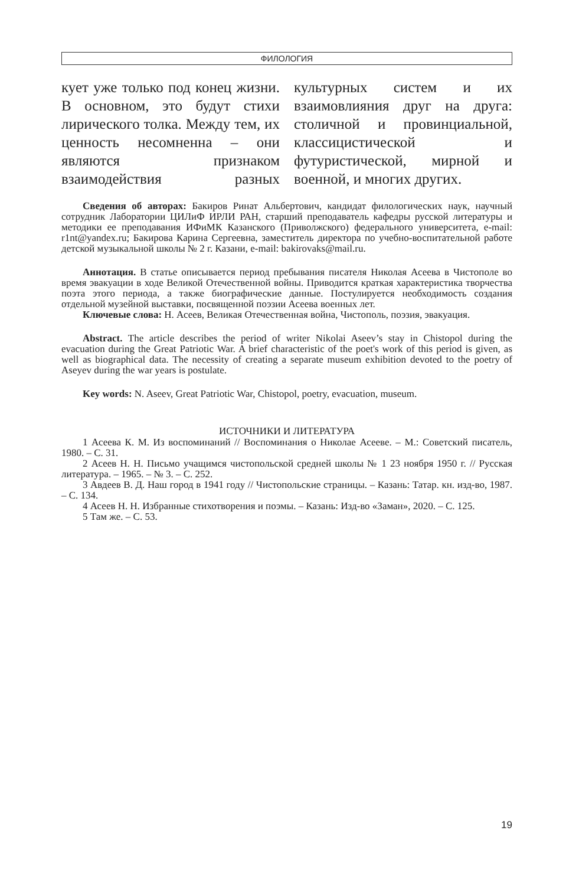ФИЛОЛОГИЯ
кует уже только под конец жизни. В основном, это будут стихи лирического толка. Между тем, их ценность несомненна – они являются признаком взаимодействия разных культурных систем и их взаимовлияния друг на друга: столичной и провинциальной, классицистической и футуристической, мирной и военной, и многих других.
Сведения об авторах: Бакиров Ринат Альбертович, кандидат филологических наук, научный сотрудник Лаборатории ЦИЛиФ ИРЛИ РАН, старший преподаватель кафедры русской литературы и методики ее преподавания ИФиМК Казанского (Приволжского) федерального университета, e-mail: r1nt@yandex.ru; Бакирова Карина Сергеевна, заместитель директора по учебно-воспитательной работе детской музыкальной школы № 2 г. Казани, e-mail: bakirovaks@mail.ru.
Аннотация. В статье описывается период пребывания писателя Николая Асеева в Чистополе во время эвакуации в ходе Великой Отечественной войны. Приводится краткая характеристика творчества поэта этого периода, а также биографические данные. Постулируется необходимость создания отдельной музейной выставки, посвященной поэзии Асеева военных лет.
Ключевые слова: Н. Асеев, Великая Отечественная война, Чистополь, поэзия, эвакуация.
Abstract. The article describes the period of writer Nikolai Aseev’s stay in Chistopol during the evacuation during the Great Patriotic War. A brief characteristic of the poet's work of this period is given, as well as biographical data. The necessity of creating a separate museum exhibition devoted to the poetry of Aseyev during the war years is postulate.
Key words: N. Aseev, Great Patriotic War, Chistopol, poetry, evacuation, museum.
ИСТОЧНИКИ И ЛИТЕРАТУРА
1 Асеева К. М. Из воспоминаний // Воспоминания о Николае Асееве. – М.: Советский писатель, 1980. – С. 31.
2 Асеев Н. Н. Письмо учащимся чистопольской средней школы № 1 23 ноября 1950 г. // Русская литература. – 1965. – № 3. – С. 252.
3 Авдеев В. Д. Наш город в 1941 году // Чистопольские страницы. – Казань: Татар. кн. изд-во, 1987. – С. 134.
4 Асеев Н. Н. Избранные стихотворения и поэмы. – Казань: Изд-во «Заман», 2020. – С. 125.
5 Там же. – С. 53.
19